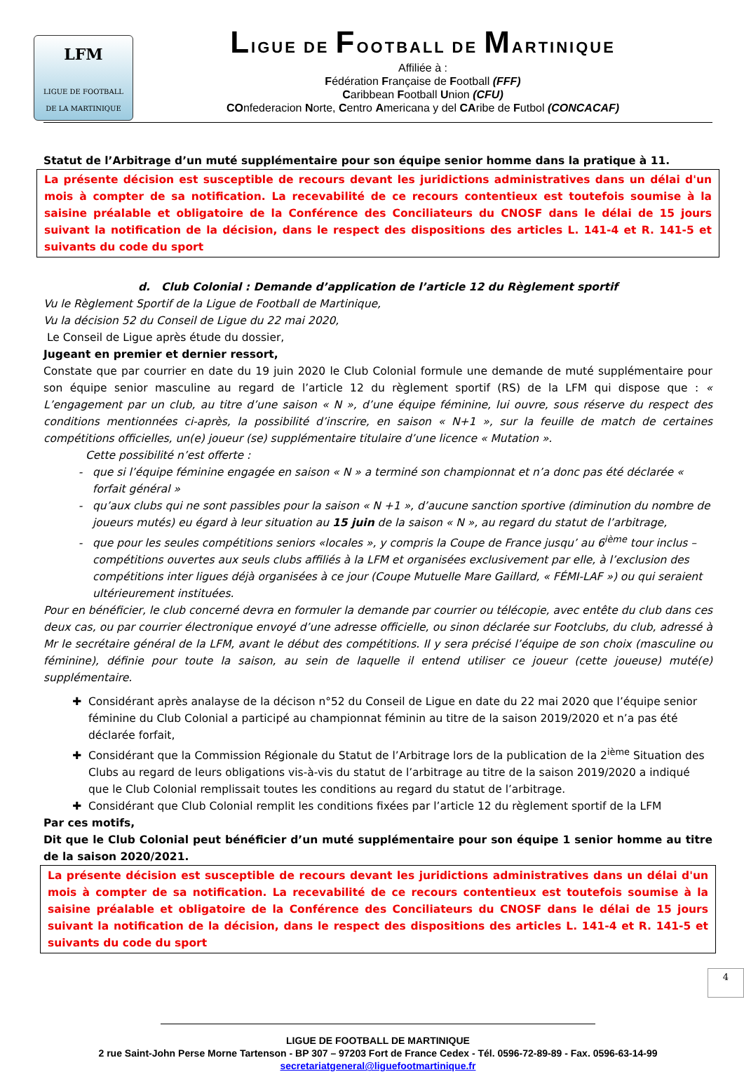LFM
LIGUE DE FOOTBALL
DE LA MARTINIQUE
LIGUE DE FOOTBALL DE MARTINIQUE
Affiliée à :
Fédération Française de Football (FFF)
Caribbean Football Union (CFU)
COnfederacion Norte, Centro Americana y del CAribe de Futbol (CONCACAF)
Statut de l’Arbitrage d’un muté supplémentaire pour son équipe senior homme dans la pratique à 11.
La présente décision est susceptible de recours devant les juridictions administratives dans un délai d'un mois à compter de sa notification. La recevabilité de ce recours contentieux est toutefois soumise à la saisine préalable et obligatoire de la Conférence des Conciliateurs du CNOSF dans le délai de 15 jours suivant la notification de la décision, dans le respect des dispositions des articles L. 141-4 et R. 141-5 et suivants du code du sport
d. Club Colonial : Demande d’application de l’article 12 du Règlement sportif
Vu le Règlement Sportif de la Ligue de Football de Martinique,
Vu la décision 52 du Conseil de Ligue du 22 mai 2020,
Le Conseil de Ligue après étude du dossier,
Jugeant en premier et dernier ressort,
Constate que par courrier en date du 19 juin 2020 le Club Colonial formule une demande de muté supplémentaire pour son équipe senior masculine au regard de l’article 12 du règlement sportif (RS) de la LFM qui dispose que : « L’engagement par un club, au titre d’une saison « N », d’une équipe féminine, lui ouvre, sous réserve du respect des conditions mentionnées ci-après, la possibilité d’inscrire, en saison « N+1 », sur la feuille de match de certaines compétitions officielles, un(e) joueur (se) supplémentaire titulaire d’une licence « Mutation ».
Cette possibilité n’est offerte :
que si l’équipe féminine engagée en saison « N » a terminé son championnat et n’a donc pas été déclarée « forfait général »
qu’aux clubs qui ne sont passibles pour la saison « N +1 », d’aucune sanction sportive (diminution du nombre de joueurs mutés) eu égard à leur situation au 15 juin de la saison « N », au regard du statut de l’arbitrage,
que pour les seules compétitions seniors «locales », y compris la Coupe de France jusqu’ au 6<sup>ième</sup> tour inclus – compétitions ouvertes aux seuls clubs affiliés à la LFM et organisées exclusivement par elle, à l’exclusion des compétitions inter ligues déjà organisées à ce jour (Coupe Mutuelle Mare Gaillard, « FÉMI-LAF ») ou qui seraient ultérieurement instituées.
Pour en bénéficier, le club concerné devra en formuler la demande par courrier ou télécopie, avec entête du club dans ces deux cas, ou par courrier électronique envoyé d’une adresse officielle, ou sinon déclarée sur Footclubs, du club, adressé à Mr le secrétaire général de la LFM, avant le début des compétitions. Il y sera précisé l’équipe de son choix (masculine ou féminine), définie pour toute la saison, au sein de laquelle il entend utiliser ce joueur (cette joueuse) muté(e) supplémentaire.
Considérant après analayse de la décison n°52 du Conseil de Ligue en date du 22 mai 2020 que l’équipe senior féminine du Club Colonial a participé au championnat féminin au titre de la saison 2019/2020 et n’a pas été déclarée forfait,
Considérant que la Commission Régionale du Statut de l’Arbitrage lors de la publication de la 2<sup>ième</sup> Situation des Clubs au regard de leurs obligations vis-à-vis du statut de l’arbitrage au titre de la saison 2019/2020 a indiqué que le Club Colonial remplissait toutes les conditions au regard du statut de l’arbitrage.
Considérant que Club Colonial remplit les conditions fixées par l’article 12 du règlement sportif de la LFM
Par ces motifs,
Dit que le Club Colonial peut bénéficier d’un muté supplémentaire pour son équipe 1 senior homme au titre de la saison 2020/2021.
La présente décision est susceptible de recours devant les juridictions administratives dans un délai d'un mois à compter de sa notification. La recevabilité de ce recours contentieux est toutefois soumise à la saisine préalable et obligatoire de la Conférence des Conciliateurs du CNOSF dans le délai de 15 jours suivant la notification de la décision, dans le respect des dispositions des articles L. 141-4 et R. 141-5 et suivants du code du sport
4
LIGUE DE FOOTBALL DE MARTINIQUE
2 rue Saint-John Perse Morne Tartenson - BP 307 – 97203 Fort de France Cedex - Tél. 0596-72-89-89 - Fax. 0596-63-14-99
secretariatgeneral@liguefootmartinique.fr